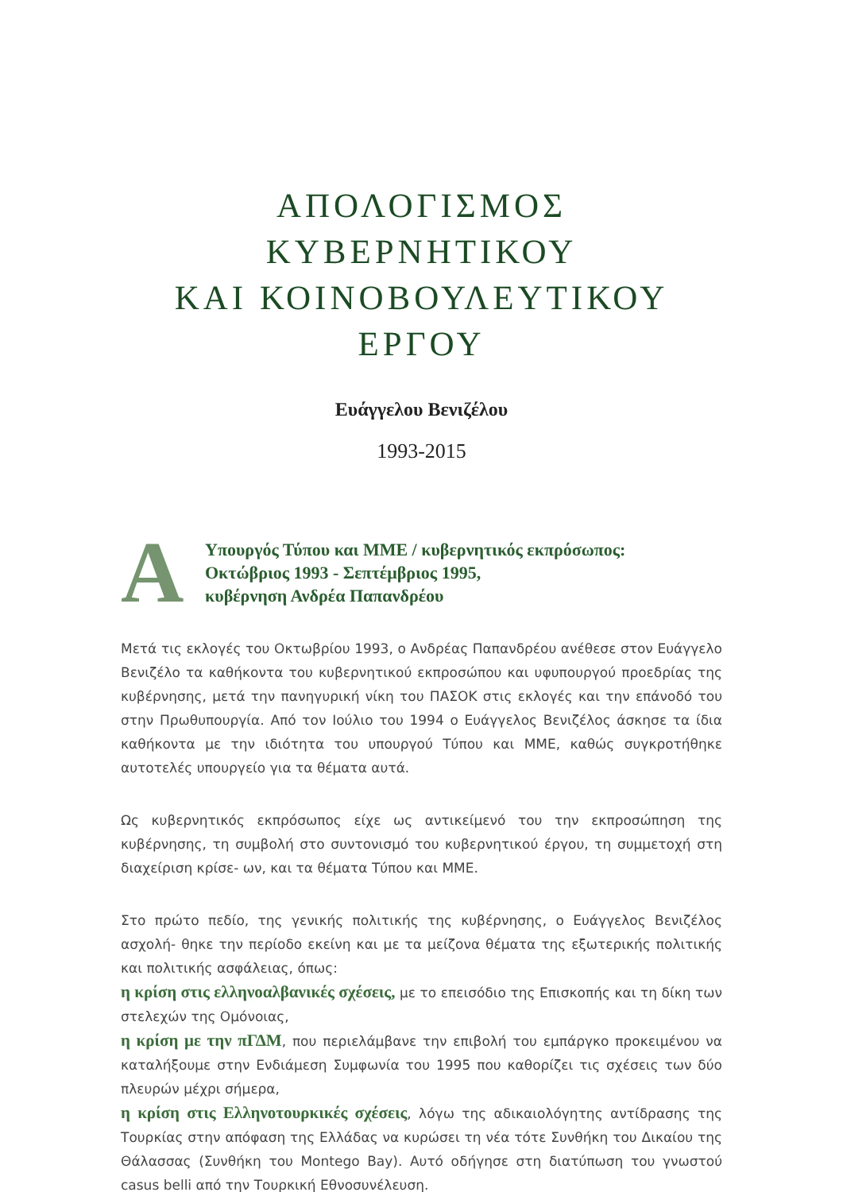ΑΠΟΛΟΓΙΣΜΟΣ ΚΥΒΕΡΝΗΤΙΚΟΥ
ΚΑΙ ΚΟΙΝΟΒΟΥΛΕΥΤΙΚΟΥ ΕΡΓΟΥ
Ευάγγελου Βενιζέλου
1993-2015
Α
Υπουργός Τύπου και ΜΜΕ / κυβερνητικός εκπρόσωπος:
Οκτώβριος 1993 - Σεπτέμβριος 1995,
κυβέρνηση Ανδρέα Παπανδρέου
Μετά τις εκλογές του Οκτωβρίου 1993, ο Ανδρέας Παπανδρέου ανέθεσε στον Ευάγγελο Βενιζέλο τα καθήκοντα του κυβερνητικού εκπροσώπου και υφυπουργού προεδρίας της κυβέρνησης, μετά την πανηγυρική νίκη του ΠΑΣΟΚ στις εκλογές και την επάνοδό του στην Πρωθυπουργία. Από τον Ιούλιο του 1994 ο Ευάγγελος Βενιζέλος άσκησε τα ίδια καθήκοντα με την ιδιότητα του υπουργού Τύπου και ΜΜΕ, καθώς συγκροτήθηκε αυτοτελές υπουργείο για τα θέματα αυτά.
Ως κυβερνητικός εκπρόσωπος είχε ως αντικείμενό του την εκπροσώπηση της κυβέρνησης, τη συμβολή στο συντονισμό του κυβερνητικού έργου, τη συμμετοχή στη διαχείριση κρίσε- ων, και τα θέματα Τύπου και ΜΜΕ.
Στο πρώτο πεδίο, της γενικής πολιτικής της κυβέρνησης, ο Ευάγγελος Βενιζέλος ασχολή- θηκε την περίοδο εκείνη και με τα μείζονα θέματα της εξωτερικής πολιτικής και πολιτικής ασφάλειας, όπως:
η κρίση στις ελληνοαλβανικές σχέσεις, με το επεισόδιο της Επισκοπής και τη δίκη των στελεχών της Ομόνοιας,
η κρίση με την πΓΔΜ, που περιελάμβανε την επιβολή του εμπάργκο προκειμένου να καταλήξουμε στην Ενδιάμεση Συμφωνία του 1995 που καθορίζει τις σχέσεις των δύο πλευρών μέχρι σήμερα,
η κρίση στις Ελληνοτουρκικές σχέσεις, λόγω της αδικαιολόγητης αντίδρασης της Τουρκίας στην απόφαση της Ελλάδας να κυρώσει τη νέα τότε Συνθήκη του Δικαίου της Θάλασσας (Συνθήκη του Montego Bay). Αυτό οδήγησε στη διατύπωση του γνωστού casus belli από την Τουρκική Εθνοσυνέλευση.